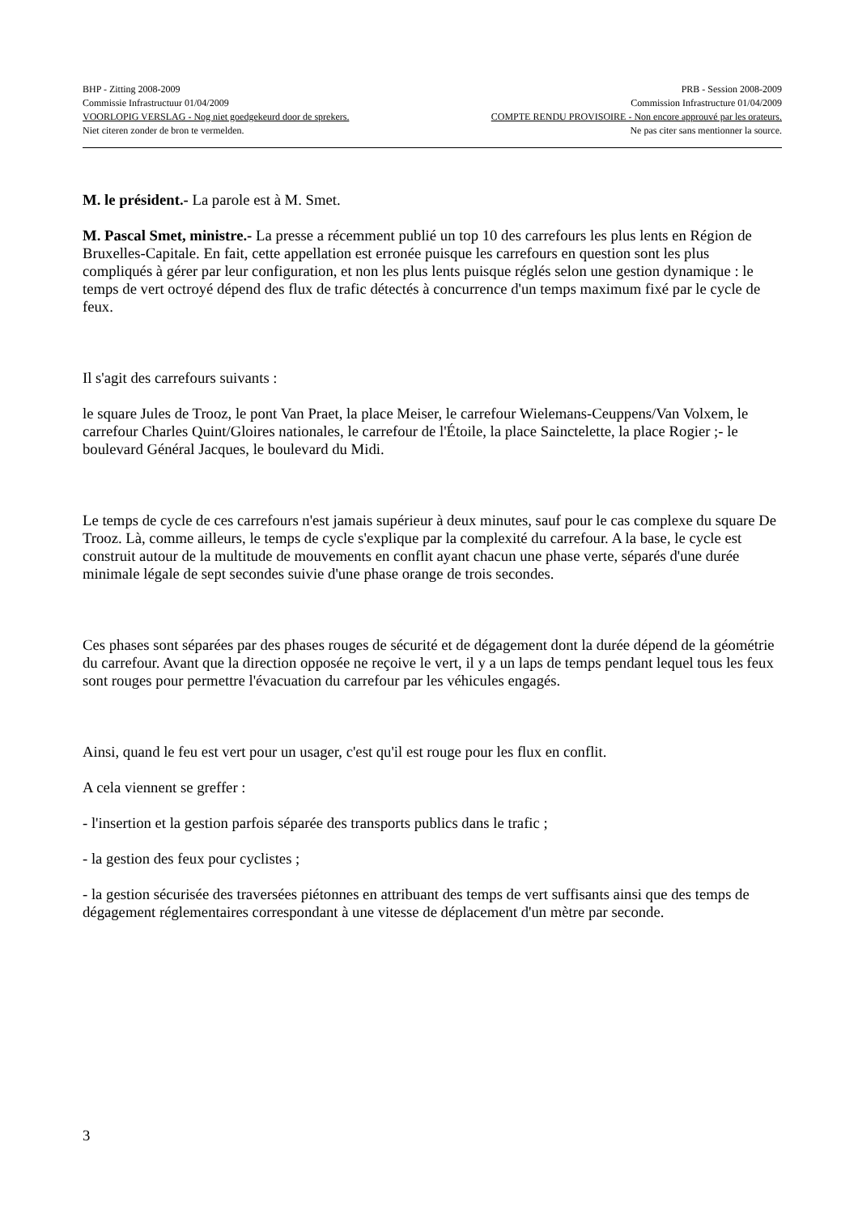BHP - Zitting 2008-2009 PRB - Session 2008-2009
Commissie Infrastructuur 01/04/2009 Commission Infrastructure 01/04/2009
VOORLOPIG VERSLAG - Nog niet goedgekeurd door de sprekers. COMPTE RENDU PROVISOIRE - Non encore approuvé par les orateurs.
Niet citeren zonder de bron te vermelden. Ne pas citer sans mentionner la source.
M. le président.- La parole est à M. Smet.
M. Pascal Smet, ministre.- La presse a récemment publié un top 10 des carrefours les plus lents en Région de Bruxelles-Capitale. En fait, cette appellation est erronée puisque les carrefours en question sont les plus compliqués à gérer par leur configuration, et non les plus lents puisque réglés selon une gestion dynamique : le temps de vert octroyé dépend des flux de trafic détectés à concurrence d'un temps maximum fixé par le cycle de feux.
Il s'agit des carrefours suivants :
le square Jules de Trooz, le pont Van Praet, la place Meiser, le carrefour Wielemans-Ceuppens/Van Volxem, le carrefour Charles Quint/Gloires nationales, le carrefour de l'Étoile, la place Sainctelette, la place Rogier ;- le boulevard Général Jacques, le boulevard du Midi.
Le temps de cycle de ces carrefours n'est jamais supérieur à deux minutes, sauf pour le cas complexe du square De Trooz. Là, comme ailleurs, le temps de cycle s'explique par la complexité du carrefour. A la base, le cycle est construit autour de la multitude de mouvements en conflit ayant chacun une phase verte, séparés d'une durée minimale légale de sept secondes suivie d'une phase orange de trois secondes.
Ces phases sont séparées par des phases rouges de sécurité et de dégagement dont la durée dépend de la géométrie du carrefour. Avant que la direction opposée ne reçoive le vert, il y a un laps de temps pendant lequel tous les feux sont rouges pour permettre l'évacuation du carrefour par les véhicules engagés.
Ainsi, quand le feu est vert pour un usager, c'est qu'il est rouge pour les flux en conflit.
A cela viennent se greffer :
- l'insertion et la gestion parfois séparée des transports publics dans le trafic ;
- la gestion des feux pour cyclistes ;
- la gestion sécurisée des traversées piétonnes en attribuant des temps de vert suffisants ainsi que des temps de dégagement réglementaires correspondant à une vitesse de déplacement d'un mètre par seconde.
3